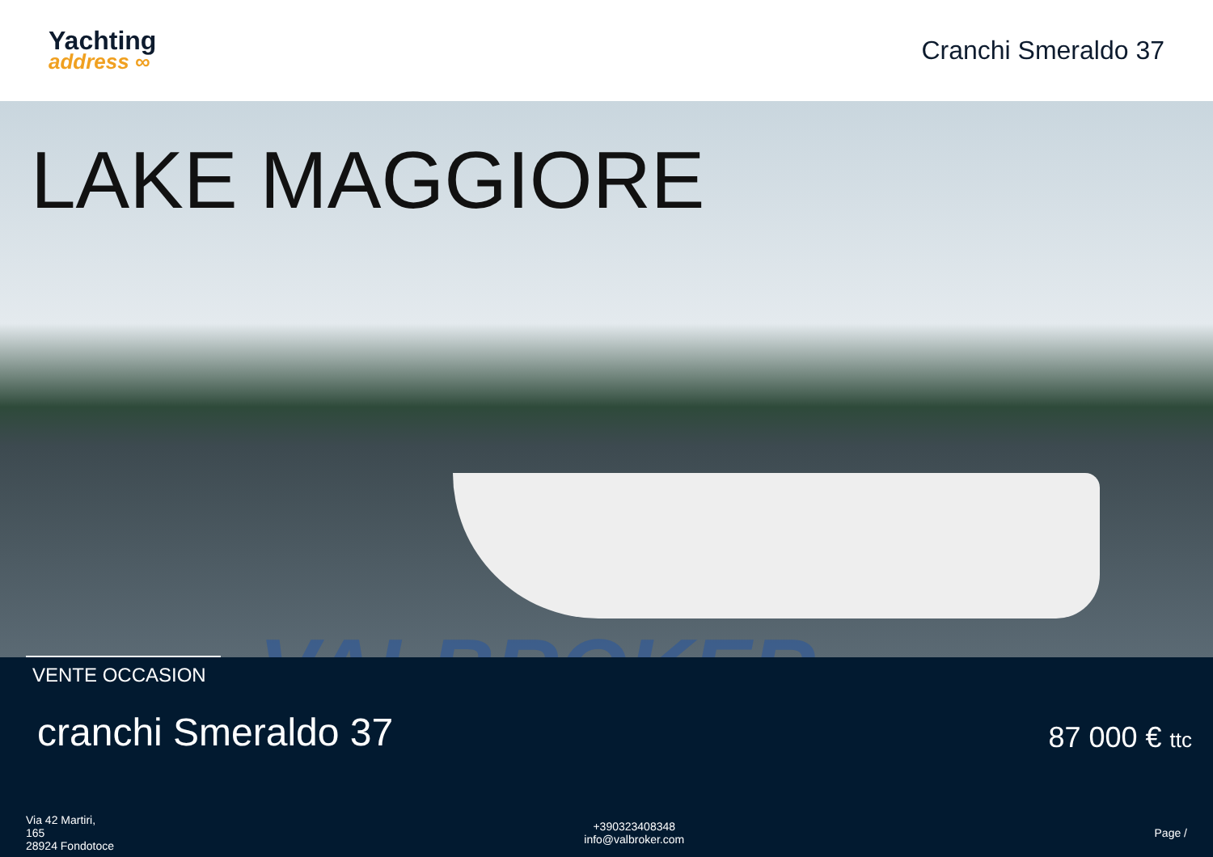Yachting
address ∞
Cranchi Smeraldo 37
LAKE MAGGIORE
VALBROKER
VENTE OCCASION
cranchi Smeraldo 37 87 000 € ttc
Via 42 Martiri,
165
28924 Fondotoce
+390323408348
info@valbroker.com
Page /